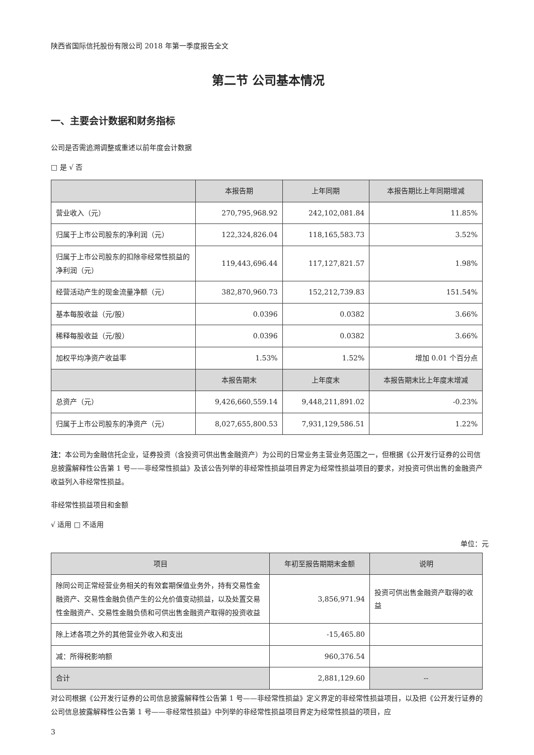陕西省国际信托股份有限公司 2018 年第一季度报告全文
第二节 公司基本情况
一、主要会计数据和财务指标
公司是否需追溯调整或重述以前年度会计数据
□ 是 √ 否
| | 本报告期 | 上年同期 | 本报告期比上年同期增减 |
| --- | --- | --- | --- |
| 营业收入（元） | 270,795,968.92 | 242,102,081.84 | 11.85% |
| 归属于上市公司股东的净利润（元） | 122,324,826.04 | 118,165,583.73 | 3.52% |
| 归属于上市公司股东的扣除非经常性损益的净利润（元） | 119,443,696.44 | 117,127,821.57 | 1.98% |
| 经营活动产生的现金流量净额（元） | 382,870,960.73 | 152,212,739.83 | 151.54% |
| 基本每股收益（元/股） | 0.0396 | 0.0382 | 3.66% |
| 稀释每股收益（元/股） | 0.0396 | 0.0382 | 3.66% |
| 加权平均净资产收益率 | 1.53% | 1.52% | 增加 0.01 个百分点 |
| | 本报告期末 | 上年度末 | 本报告期末比上年度末增减 |
| 总资产（元） | 9,426,660,559.14 | 9,448,211,891.02 | -0.23% |
| 归属于上市公司股东的净资产（元） | 8,027,655,800.53 | 7,931,129,586.51 | 1.22% |
注：本公司为金融信托企业，证券投资（含投资可供出售金融资产）为公司的日常业务主营业务范围之一，但根据《公开发行证券的公司信息披露解释性公告第 1 号——非经常性损益》及该公告列举的非经常性损益项目界定为经常性损益项目的要求，对投资可供出售的金融资产收益列入非经常性损益。
非经常性损益项目和金额
√ 适用 □ 不适用
单位：元
| 项目 | 年初至报告期期末金额 | 说明 |
| --- | --- | --- |
| 除同公司正常经营业务相关的有效套期保值业务外，持有交易性金融资产、交易性金融负债产生的公允价值变动损益，以及处置交易性金融资产、交易性金融负债和可供出售金融资产取得的投资收益 | 3,856,971.94 | 投资可供出售金融资产取得的收益 |
| 除上述各项之外的其他营业外收入和支出 | -15,465.80 | |
| 减：所得税影响额 | 960,376.54 | |
| 合计 | 2,881,129.60 | -- |
对公司根据《公开发行证券的公司信息披露解释性公告第 1 号——非经常性损益》定义界定的非经常性损益项目，以及把《公开发行证券的公司信息披露解释性公告第 1 号——非经常性损益》中列举的非经常性损益项目界定为经常性损益的项目，应
3